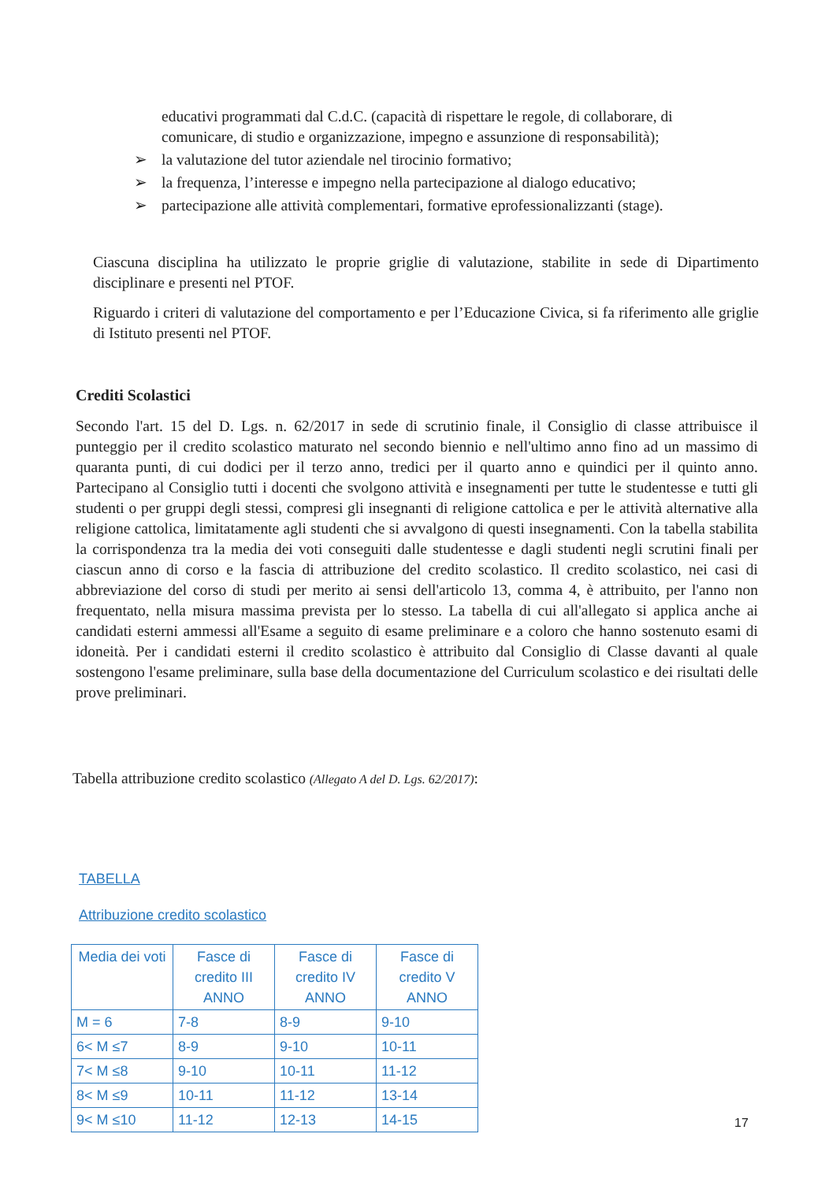educativi programmati dal C.d.C. (capacità di rispettare le regole, di collaborare, di comunicare, di studio e organizzazione, impegno e assunzione di responsabilità);
➢ la valutazione del tutor aziendale nel tirocinio formativo;
➢ la frequenza, l’interesse e impegno nella partecipazione al dialogo educativo;
➢ partecipazione alle attività complementari, formative eprofessionalizzanti (stage).
Ciascuna disciplina ha utilizzato le proprie griglie di valutazione, stabilite in sede di Dipartimento disciplinare e presenti nel PTOF.
Riguardo i criteri di valutazione del comportamento e per l’Educazione Civica, si fa riferimento alle griglie di Istituto presenti nel PTOF.
Crediti Scolastici
Secondo l'art. 15 del D. Lgs. n. 62/2017 in sede di scrutinio finale, il Consiglio di classe attribuisce il punteggio per il credito scolastico maturato nel secondo biennio e nell'ultimo anno fino ad un massimo di quaranta punti, di cui dodici per il terzo anno, tredici per il quarto anno e quindici per il quinto anno. Partecipano al Consiglio tutti i docenti che svolgono attività e insegnamenti per tutte le studentesse e tutti gli studenti o per gruppi degli stessi, compresi gli insegnanti di religione cattolica e per le attività alternative alla religione cattolica, limitatamente agli studenti che si avvalgono di questi insegnamenti. Con la tabella stabilita la corrispondenza tra la media dei voti conseguiti dalle studentesse e dagli studenti negli scrutini finali per ciascun anno di corso e la fascia di attribuzione del credito scolastico. Il credito scolastico, nei casi di abbreviazione del corso di studi per merito ai sensi dell'articolo 13, comma 4, è attribuito, per l'anno non frequentato, nella misura massima prevista per lo stesso. La tabella di cui all'allegato si applica anche ai candidati esterni ammessi all'Esame a seguito di esame preliminare e a coloro che hanno sostenuto esami di idoneità. Per i candidati esterni il credito scolastico è attribuito dal Consiglio di Classe davanti al quale sostengono l'esame preliminare, sulla base della documentazione del Curriculum scolastico e dei risultati delle prove preliminari.
Tabella attribuzione credito scolastico (Allegato A del D. Lgs. 62/2017):
TABELLA
Attribuzione credito scolastico
| Media dei voti | Fasce di credito III ANNO | Fasce di credito IV ANNO | Fasce di credito V ANNO |
| --- | --- | --- | --- |
| M = 6 | 7-8 | 8-9 | 9-10 |
| 6< M ≤7 | 8-9 | 9-10 | 10-11 |
| 7< M ≤8 | 9-10 | 10-11 | 11-12 |
| 8< M ≤9 | 10-11 | 11-12 | 13-14 |
| 9< M ≤10 | 11-12 | 12-13 | 14-15 |
17